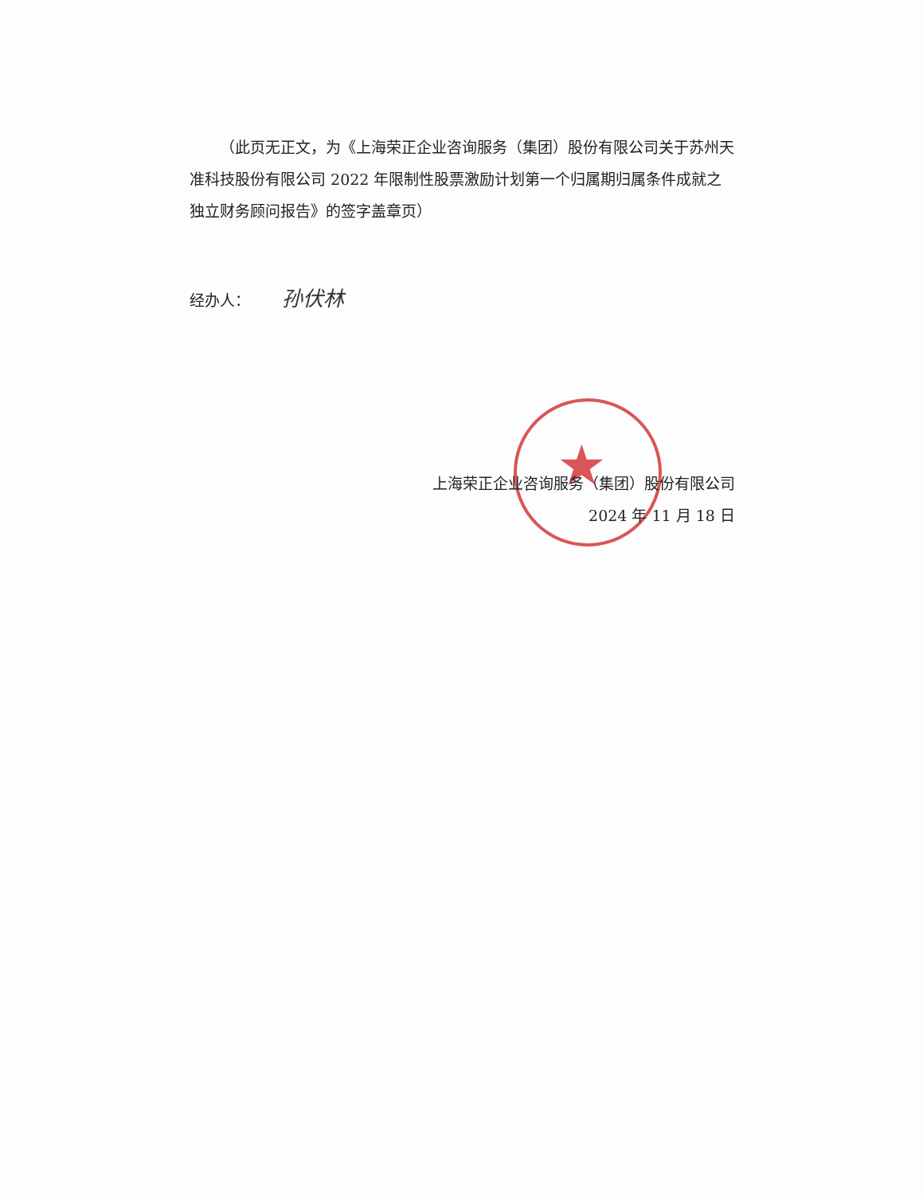★
（此页无正文，为《上海荣正企业咨询服务（集团）股份有限公司关于苏州天准科技股份有限公司 2022 年限制性股票激励计划第一个归属期归属条件成就之独立财务顾问报告》的签字盖章页）
经办人： 孙伏林
上海荣正企业咨询服务（集团）股份有限公司
2024 年 11 月 18 日